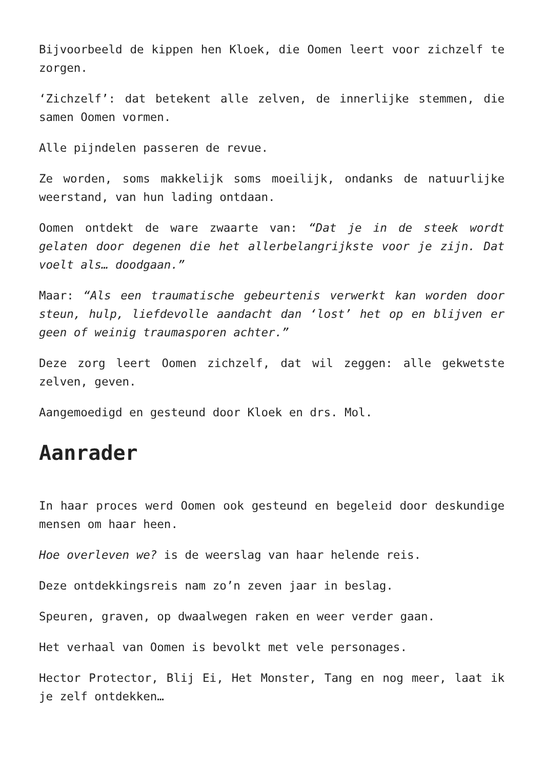Bijvoorbeeld de kippen hen Kloek, die Oomen leert voor zichzelf te zorgen.
‘Zichzelf’: dat betekent alle zelven, de innerlijke stemmen, die samen Oomen vormen.
Alle pijndelen passeren de revue.
Ze worden, soms makkelijk soms moeilijk, ondanks de natuurlijke weerstand, van hun lading ontdaan.
Oomen ontdekt de ware zwaarte van: “Dat je in de steek wordt gelaten door degenen die het allerbelangrijkste voor je zijn. Dat voelt als… doodgaan.”
Maar: “Als een traumatische gebeurtenis verwerkt kan worden door steun, hulp, liefdevolle aandacht dan ‘lost’ het op en blijven er geen of weinig traumasporen achter.”
Deze zorg leert Oomen zichzelf, dat wil zeggen: alle gekwetste zelven, geven.
Aangemoedigd en gesteund door Kloek en drs. Mol.
Aanrader
In haar proces werd Oomen ook gesteund en begeleid door deskundige mensen om haar heen.
Hoe overleven we? is de weerslag van haar helende reis.
Deze ontdekkingsreis nam zo’n zeven jaar in beslag.
Speuren, graven, op dwaalwegen raken en weer verder gaan.
Het verhaal van Oomen is bevolkt met vele personages.
Hector Protector, Blij Ei, Het Monster, Tang en nog meer, laat ik je zelf ontdekken…